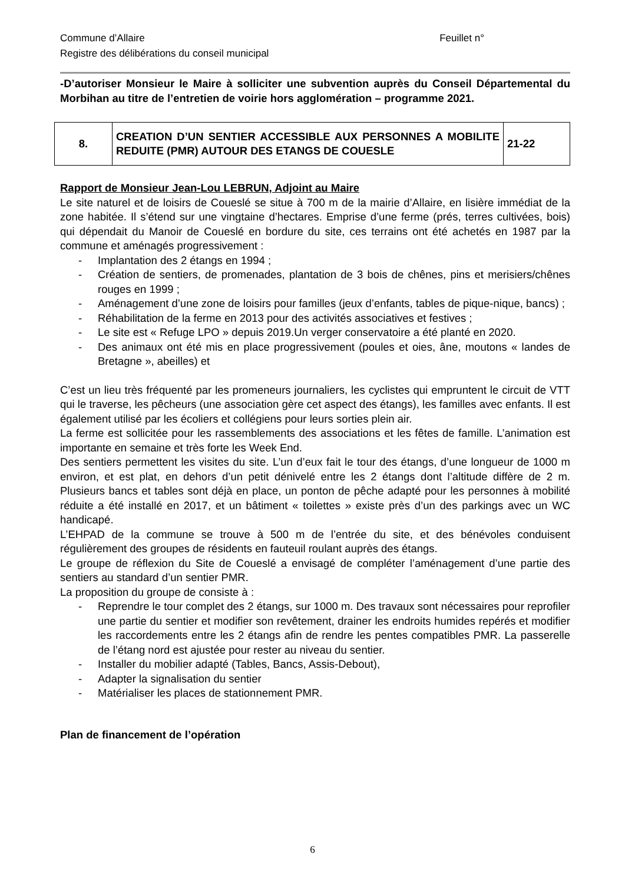Feuillet n° Commune d’Allaire
Registre des délibérations du conseil municipal
-D’autoriser Monsieur le Maire à solliciter une subvention auprès du Conseil Départemental du Morbihan au titre de l’entretien de voirie hors agglomération – programme 2021.
| 8. | CREATION D’UN SENTIER ACCESSIBLE AUX PERSONNES A MOBILITE REDUITE (PMR) AUTOUR DES ETANGS DE COUESLE | 21-22 |
Rapport de Monsieur Jean-Lou LEBRUN, Adjoint au Maire
Le site naturel et de loisirs de Coueslé se situe à 700 m de la mairie d’Allaire, en lisière immédiat de la zone habitée. Il s’étend sur une vingtaine d’hectares. Emprise d’une ferme (prés, terres cultivées, bois) qui dépendait du Manoir de Coueslé en bordure du site, ces terrains ont été achetés en 1987 par la commune et aménagés progressivement :
- Implantation des 2 étangs en 1994 ;
- Création de sentiers, de promenades, plantation de 3 bois de chênes, pins et merisiers/chênes rouges en 1999 ;
- Aménagement d’une zone de loisirs pour familles (jeux d’enfants, tables de pique-nique, bancs) ;
- Réhabilitation de la ferme en 2013 pour des activités associatives et festives ;
- Le site est « Refuge LPO » depuis 2019.Un verger conservatoire a été planté en 2020.
- Des animaux ont été mis en place progressivement (poules et oies, âne, moutons « landes de Bretagne », abeilles) et
C’est un lieu très fréquenté par les promeneurs journaliers, les cyclistes qui empruntent le circuit de VTT qui le traverse, les pêcheurs (une association gère cet aspect des étangs), les familles avec enfants. Il est également utilisé par les écoliers et collégiens pour leurs sorties plein air.
La ferme est sollicitée pour les rassemblements des associations et les fêtes de famille. L’animation est importante en semaine et très forte les Week End.
Des sentiers permettent les visites du site. L’un d’eux fait le tour des étangs, d’une longueur de 1000 m environ, et est plat, en dehors d’un petit dénivelé entre les 2 étangs dont l’altitude diffère de 2 m. Plusieurs bancs et tables sont déjà en place, un ponton de pêche adapté pour les personnes à mobilité réduite a été installé en 2017, et un bâtiment « toilettes » existe près d’un des parkings avec un WC handicapé.
L’EHPAD de la commune se trouve à 500 m de l’entrée du site, et des bénévoles conduisent régulièrement des groupes de résidents en fauteuil roulant auprès des étangs.
Le groupe de réflexion du Site de Coueslé a envisagé de compléter l’aménagement d’une partie des sentiers au standard d’un sentier PMR.
La proposition du groupe de consiste à :
- Reprendre le tour complet des 2 étangs, sur 1000 m. Des travaux sont nécessaires pour reprofiler une partie du sentier et modifier son revêtement, drainer les endroits humides repérés et modifier les raccordements entre les 2 étangs afin de rendre les pentes compatibles PMR. La passerelle de l’étang nord est ajustée pour rester au niveau du sentier.
- Installer du mobilier adapté (Tables, Bancs, Assis-Debout),
- Adapter la signalisation du sentier
- Matérialiser les places de stationnement PMR.
Plan de financement de l’opération
6